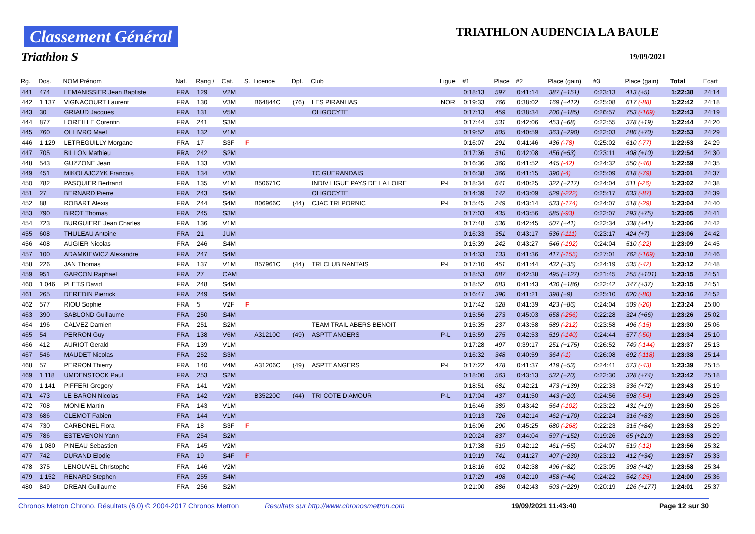Classement Général
Triathlon S
TRIATHLON AUDENCIA LA BAULE
19/09/2021
| Rg. | Dos. | NOM Prénom | Nat. | Rang / | Cat. | S. | Licence | Dpt. | Club | Ligue | #1 | Place | #2 | Place (gain) | #3 | Place (gain) | Total | Ecart |
| --- | --- | --- | --- | --- | --- | --- | --- | --- | --- | --- | --- | --- | --- | --- | --- | --- | --- | --- |
| 441 | 474 | LEMANISSIER Jean Baptiste | FRA | 129 | V2M | | | | | | 0:18:13 | 597 | 0:41:14 | 387 (+151) | 0:23:13 | 413 (+5) | 1:22:38 | 24:14 |
| 442 | 1 137 | VIGNACOURT Laurent | FRA | 130 | V3M | | B64844C | (76) | LES PIRANHAS | NOR | 0:19:33 | 766 | 0:38:02 | 169 (+412) | 0:25:08 | 617 (-88) | 1:22:42 | 24:18 |
| 443 | 30 | GRIAUD Jacques | FRA | 131 | V5M | | | | OLIGOCYTE | | 0:17:13 | 459 | 0:38:34 | 200 (+185) | 0:26:57 | 753 (-169) | 1:22:43 | 24:19 |
| 444 | 877 | LOREILLE Corentin | FRA | 241 | S3M | | | | | | 0:17:44 | 531 | 0:42:06 | 453 (+68) | 0:22:55 | 378 (+19) | 1:22:44 | 24:20 |
| 445 | 760 | OLLIVRO Mael | FRA | 132 | V1M | | | | | | 0:19:52 | 805 | 0:40:59 | 363 (+290) | 0:22:03 | 286 (+70) | 1:22:53 | 24:29 |
| 446 | 1 129 | LETREGUILLY Morgane | FRA | 17 | S3F | F | | | | | 0:16:07 | 291 | 0:41:46 | 436 (-78) | 0:25:02 | 610 (-77) | 1:22:53 | 24:29 |
| 447 | 705 | BILLON Mathieu | FRA | 242 | S2M | | | | | | 0:17:36 | 510 | 0:42:08 | 456 (+53) | 0:23:11 | 408 (+10) | 1:22:54 | 24:30 |
| 448 | 543 | GUZZONE Jean | FRA | 133 | V3M | | | | | | 0:16:36 | 360 | 0:41:52 | 445 (-42) | 0:24:32 | 550 (-46) | 1:22:59 | 24:35 |
| 449 | 451 | MIKOLAJCZYK Francois | FRA | 134 | V3M | | | | TC GUERANDAIS | | 0:16:38 | 366 | 0:41:15 | 390 (-4) | 0:25:09 | 618 (-79) | 1:23:01 | 24:37 |
| 450 | 782 | PASQUIER Bertrand | FRA | 135 | V1M | | B50671C | | INDIV LIGUE PAYS DE LA LOIRE | P-L | 0:18:34 | 641 | 0:40:25 | 322 (+217) | 0:24:04 | 511 (-26) | 1:23:02 | 24:38 |
| 451 | 27 | BERNARD Pierre | FRA | 243 | S4M | | | | OLIGOCYTE | | 0:14:39 | 142 | 0:43:09 | 529 (-222) | 0:25:17 | 633 (-87) | 1:23:03 | 24:39 |
| 452 | 88 | ROBART Alexis | FRA | 244 | S4M | | B06966C | (44) | CJAC TRI PORNIC | P-L | 0:15:45 | 249 | 0:43:14 | 533 (-174) | 0:24:07 | 518 (-29) | 1:23:04 | 24:40 |
| 453 | 790 | BIROT Thomas | FRA | 245 | S3M | | | | | | 0:17:03 | 435 | 0:43:56 | 585 (-93) | 0:22:07 | 293 (+75) | 1:23:05 | 24:41 |
| 454 | 723 | BURGUIERE Jean Charles | FRA | 136 | V1M | | | | | | 0:17:48 | 536 | 0:42:45 | 507 (+41) | 0:22:34 | 338 (+41) | 1:23:06 | 24:42 |
| 455 | 608 | THULEAU Antoine | FRA | 21 | JUM | | | | | | 0:16:33 | 351 | 0:43:17 | 536 (-111) | 0:23:17 | 424 (+7) | 1:23:06 | 24:42 |
| 456 | 408 | AUGIER Nicolas | FRA | 246 | S4M | | | | | | 0:15:39 | 242 | 0:43:27 | 546 (-192) | 0:24:04 | 510 (-22) | 1:23:09 | 24:45 |
| 457 | 100 | ADAMKIEWICZ Alexandre | FRA | 247 | S4M | | | | | | 0:14:33 | 133 | 0:41:36 | 417 (-155) | 0:27:01 | 762 (-169) | 1:23:10 | 24:46 |
| 458 | 226 | JAN Thomas | FRA | 137 | V1M | | B57961C | (44) | TRI CLUB NANTAIS | P-L | 0:17:10 | 451 | 0:41:44 | 432 (+35) | 0:24:19 | 535 (-42) | 1:23:12 | 24:48 |
| 459 | 951 | GARCON Raphael | FRA | 27 | CAM | | | | | | 0:18:53 | 687 | 0:42:38 | 495 (+127) | 0:21:45 | 255 (+101) | 1:23:15 | 24:51 |
| 460 | 1 046 | PLETS David | FRA | 248 | S4M | | | | | | 0:18:52 | 683 | 0:41:43 | 430 (+186) | 0:22:42 | 347 (+37) | 1:23:15 | 24:51 |
| 461 | 265 | DEREDIN Pierrick | FRA | 249 | S4M | | | | | | 0:16:47 | 390 | 0:41:21 | 398 (+9) | 0:25:10 | 620 (-80) | 1:23:16 | 24:52 |
| 462 | 577 | RIOU Sophie | FRA | 5 | V2F | F | | | | | 0:17:42 | 528 | 0:41:39 | 423 (+86) | 0:24:04 | 509 (-20) | 1:23:24 | 25:00 |
| 463 | 390 | SABLOND Guillaume | FRA | 250 | S4M | | | | | | 0:15:56 | 273 | 0:45:03 | 658 (-256) | 0:22:28 | 324 (+66) | 1:23:26 | 25:02 |
| 464 | 196 | CALVEZ Damien | FRA | 251 | S2M | | | | TEAM TRAIL ABERS BENOIT | | 0:15:35 | 237 | 0:43:58 | 589 (-212) | 0:23:58 | 496 (-15) | 1:23:30 | 25:06 |
| 465 | 54 | PERRON Guy | FRA | 138 | V6M | | A31210C | (49) | ASPTT ANGERS | P-L | 0:15:59 | 275 | 0:42:53 | 519 (-140) | 0:24:44 | 577 (-50) | 1:23:34 | 25:10 |
| 466 | 412 | AURIOT Gerald | FRA | 139 | V1M | | | | | | 0:17:28 | 497 | 0:39:17 | 251 (+175) | 0:26:52 | 749 (-144) | 1:23:37 | 25:13 |
| 467 | 546 | MAUDET Nicolas | FRA | 252 | S3M | | | | | | 0:16:32 | 348 | 0:40:59 | 364 (-1) | 0:26:08 | 692 (-118) | 1:23:38 | 25:14 |
| 468 | 57 | PERRON Thierry | FRA | 140 | V4M | | A31206C | (49) | ASPTT ANGERS | P-L | 0:17:22 | 478 | 0:41:37 | 419 (+53) | 0:24:41 | 573 (-43) | 1:23:39 | 25:15 |
| 469 | 1 118 | UMDENSTOCK Paul | FRA | 253 | S2M | | | | | | 0:18:00 | 563 | 0:43:13 | 532 (+20) | 0:22:30 | 328 (+74) | 1:23:42 | 25:18 |
| 470 | 1 141 | PIFFERI Gregory | FRA | 141 | V2M | | | | | | 0:18:51 | 681 | 0:42:21 | 473 (+139) | 0:22:33 | 336 (+72) | 1:23:43 | 25:19 |
| 471 | 473 | LE BARON Nicolas | FRA | 142 | V2M | | B35220C | (44) | TRI COTE D AMOUR | P-L | 0:17:04 | 437 | 0:41:50 | 443 (+20) | 0:24:56 | 598 (-54) | 1:23:49 | 25:25 |
| 472 | 708 | MONIE Martin | FRA | 143 | V1M | | | | | | 0:16:46 | 389 | 0:43:42 | 564 (-102) | 0:23:22 | 431 (+19) | 1:23:50 | 25:26 |
| 473 | 686 | CLEMOT Fabien | FRA | 144 | V1M | | | | | | 0:19:13 | 726 | 0:42:14 | 462 (+170) | 0:22:24 | 316 (+83) | 1:23:50 | 25:26 |
| 474 | 730 | CARBONEL Flora | FRA | 18 | S3F | F | | | | | 0:16:06 | 290 | 0:45:25 | 680 (-268) | 0:22:23 | 315 (+84) | 1:23:53 | 25:29 |
| 475 | 786 | ESTEVENON Yann | FRA | 254 | S2M | | | | | | 0:20:24 | 837 | 0:44:04 | 597 (+152) | 0:19:26 | 65 (+210) | 1:23:53 | 25:29 |
| 476 | 1 080 | PINEAU Sebastien | FRA | 145 | V2M | | | | | | 0:17:38 | 519 | 0:42:12 | 461 (+55) | 0:24:07 | 519 (-12) | 1:23:56 | 25:32 |
| 477 | 742 | DURAND Elodie | FRA | 19 | S4F | F | | | | | 0:19:19 | 741 | 0:41:27 | 407 (+230) | 0:23:12 | 412 (+34) | 1:23:57 | 25:33 |
| 478 | 375 | LENOUVEL Christophe | FRA | 146 | V2M | | | | | | 0:18:16 | 602 | 0:42:38 | 496 (+82) | 0:23:05 | 398 (+42) | 1:23:58 | 25:34 |
| 479 | 1 152 | RENARD Stephen | FRA | 255 | S4M | | | | | | 0:17:29 | 498 | 0:42:10 | 458 (+44) | 0:24:22 | 542 (-25) | 1:24:00 | 25:36 |
| 480 | 849 | DREAN Guillaume | FRA | 256 | S2M | | | | | | 0:21:00 | 886 | 0:42:43 | 503 (+229) | 0:20:19 | 126 (+177) | 1:24:01 | 25:37 |
Chronos Metron Chrono. Résultats (6.0) © 2004-2017 Chronos Metron Resultats sur http://www.chronosmetron.com 19/09/2021 11:43:40 Page 12 sur 30